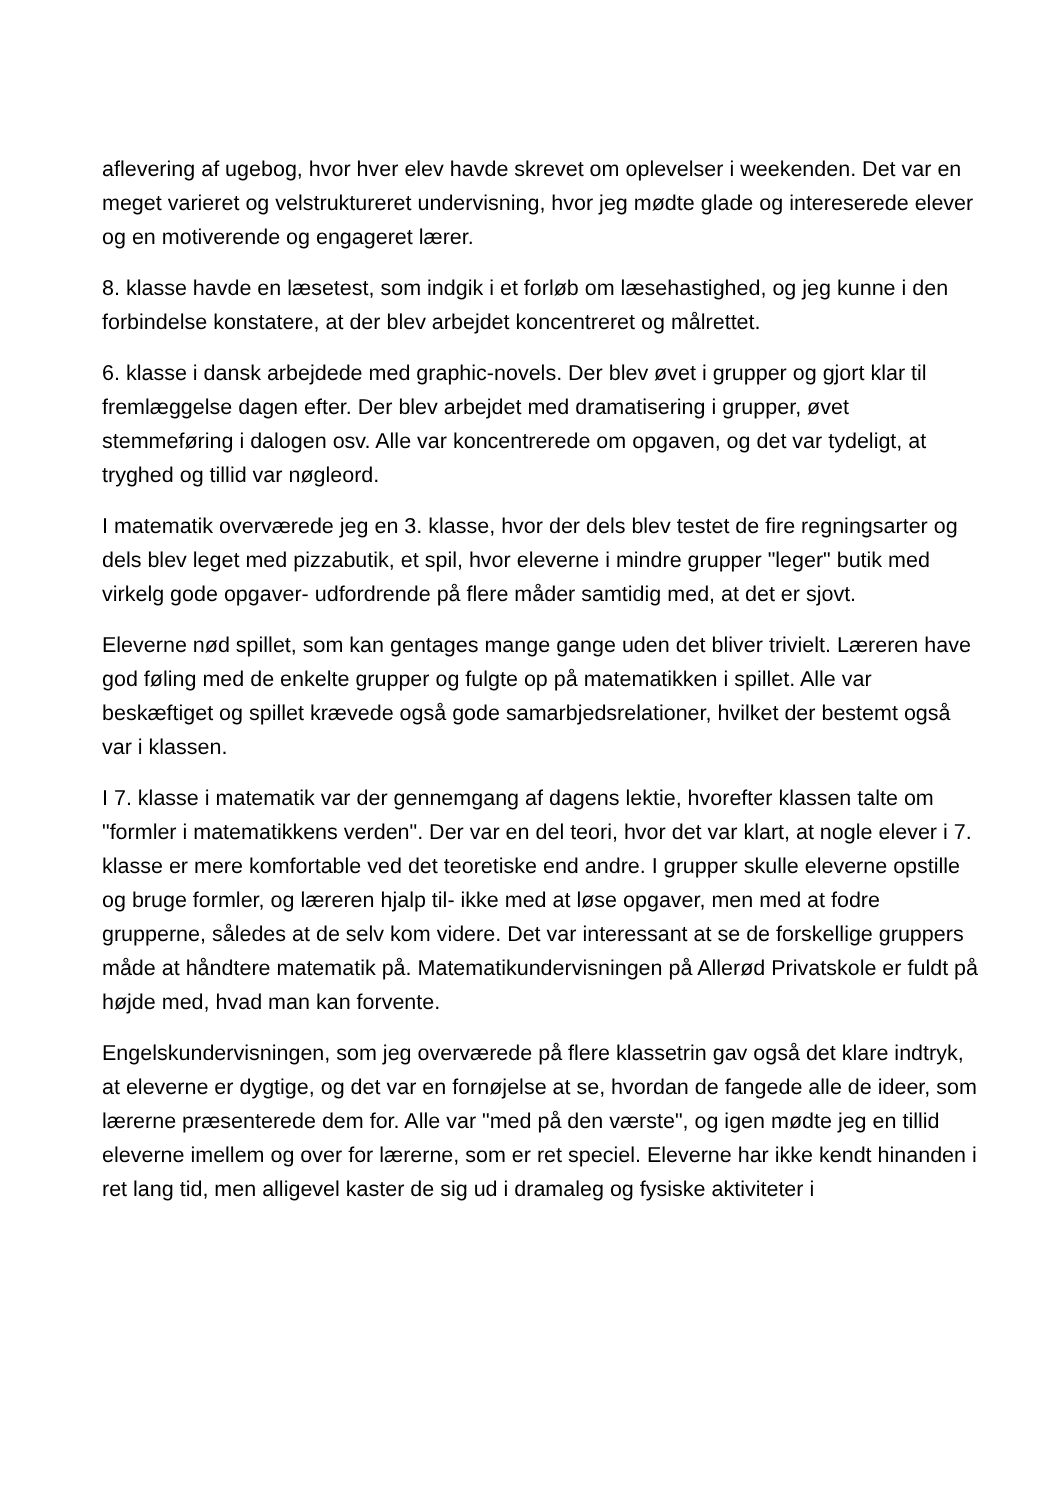aflevering af ugebog, hvor hver elev havde skrevet om oplevelser i weekenden. Det var en meget varieret og velstruktureret undervisning, hvor jeg mødte glade og intereserede elever og en motiverende og engageret lærer.
8. klasse havde en læsetest, som indgik i et forløb om læsehastighed, og jeg kunne i den forbindelse konstatere, at der blev arbejdet koncentreret og målrettet.
6. klasse i dansk arbejdede med graphic-novels. Der blev øvet i grupper og gjort klar til fremlæggelse dagen efter. Der blev arbejdet med dramatisering i grupper, øvet stemmeføring i dalogen osv. Alle var koncentrerede om opgaven, og det var tydeligt, at tryghed og tillid var nøgleord.
I matematik overværede jeg en 3. klasse, hvor der dels blev testet de fire regningsarter og dels blev leget med pizzabutik, et spil, hvor eleverne i mindre grupper "leger" butik med virkelg gode opgaver- udfordrende på flere måder samtidig med, at det er sjovt.
Eleverne nød spillet, som kan gentages mange gange uden det bliver trivielt. Læreren have god føling med de enkelte grupper og fulgte op på matematikken i spillet. Alle var beskæftiget og spillet krævede også gode samarbjedsrelationer, hvilket der bestemt også var i klassen.
I 7. klasse i matematik var der gennemgang af dagens lektie, hvorefter klassen talte om "formler i matematikkens verden". Der var en del teori, hvor det var klart, at nogle elever i 7. klasse er mere komfortable ved det teoretiske end andre. I grupper skulle eleverne opstille og bruge formler, og læreren hjalp til- ikke med at løse opgaver, men med at fodre grupperne, således at de selv kom videre. Det var interessant at se de forskellige gruppers måde at håndtere matematik på. Matematikundervisningen på Allerød Privatskole er fuldt på højde med, hvad man kan forvente.
Engelskundervisningen, som jeg overværede på flere klassetrin gav også det klare indtryk, at eleverne er dygtige, og det var en fornøjelse at se, hvordan de fangede alle de ideer, som lærerne præsenterede dem for. Alle var "med på den værste", og igen mødte jeg en tillid eleverne imellem og over for lærerne, som er ret speciel. Eleverne har ikke kendt hinanden i ret lang tid, men alligevel kaster de sig ud i dramaleg og fysiske aktiviteter i